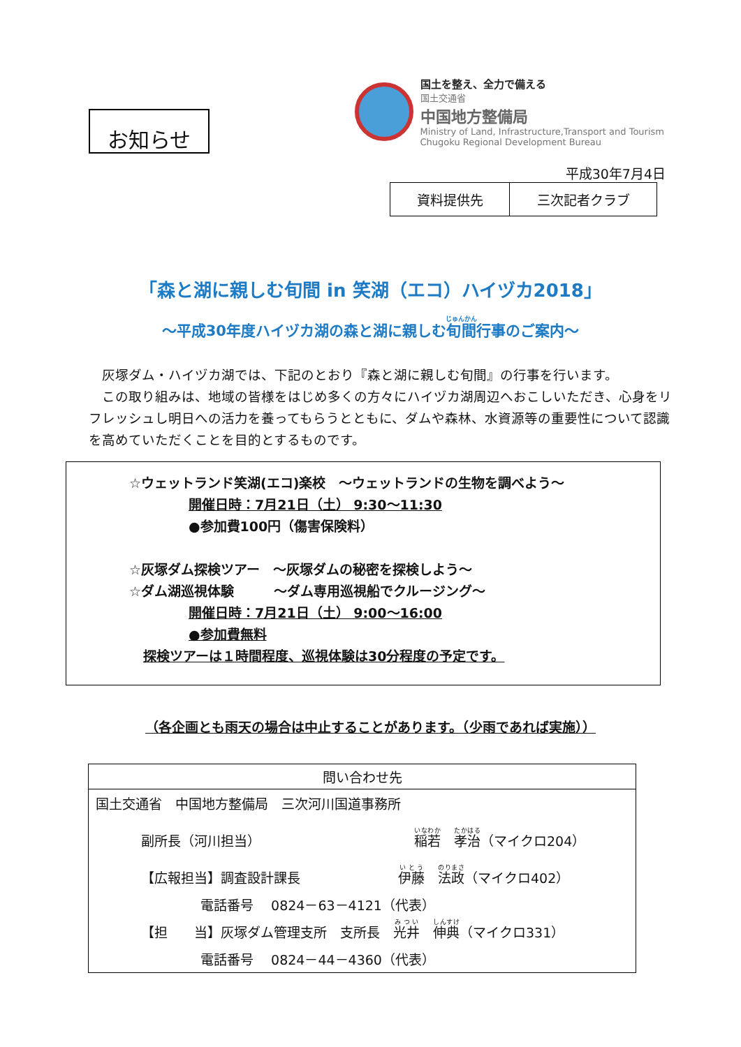お知らせ
国土を整え、全力で備える
国土交通省
中国地方整備局
Ministry of Land, Infrastructure,Transport and Tourism
Chugoku Regional Development Bureau
平成30年7月4日
| 資料提供先 | 三次記者クラブ |
「森と湖に親しむ旬間 in 笑湖（エコ）ハイヅカ2018」
～平成30年度ハイヅカ湖の森と湖に親しむ旬間行事のご案内～
灰塚ダム・ハイヅカ湖では、下記のとおり『森と湖に親しむ旬間』の行事を行います。
この取り組みは、地域の皆様をはじめ多くの方々にハイヅカ湖周辺へおこしいただき、心身をリフレッシュし明日への活力を養ってもらうとともに、ダムや森林、水資源等の重要性について認識を高めていただくことを目的とするものです。
☆ウェットランド笑湖(エコ)楽校　～ウェットランドの生物を調べよう～
開催日時：7月21日（土） 9:30～11:30
●参加費100円（傷害保険料）
☆灰塚ダム探検ツアー　～灰塚ダムの秘密を探検しよう～
☆ダム湖巡視体験　　　～ダム専用巡視船でクルージング～
開催日時：7月21日（土） 9:00～16:00
●参加費無料
探検ツアーは１時間程度、巡視体験は30分程度の予定です。
（各企画とも雨天の場合は中止することがあります。（少雨であれば実施））
| 問い合わせ先 |
| --- |
| 国土交通省 中国地方整備局 三次河川国道事務所 |
| 副所長（河川担当） 稲若 孝治 （マイクロ204） |
| 【広報担当】調査設計課長 伊藤 法政 （マイクロ402） |
| 電話番号 0824－63－4121（代表） |
| 【担 当】灰塚ダム管理支所 支所長 光井 伸典 （マイクロ331） |
| 電話番号 0824－44－4360（代表） |